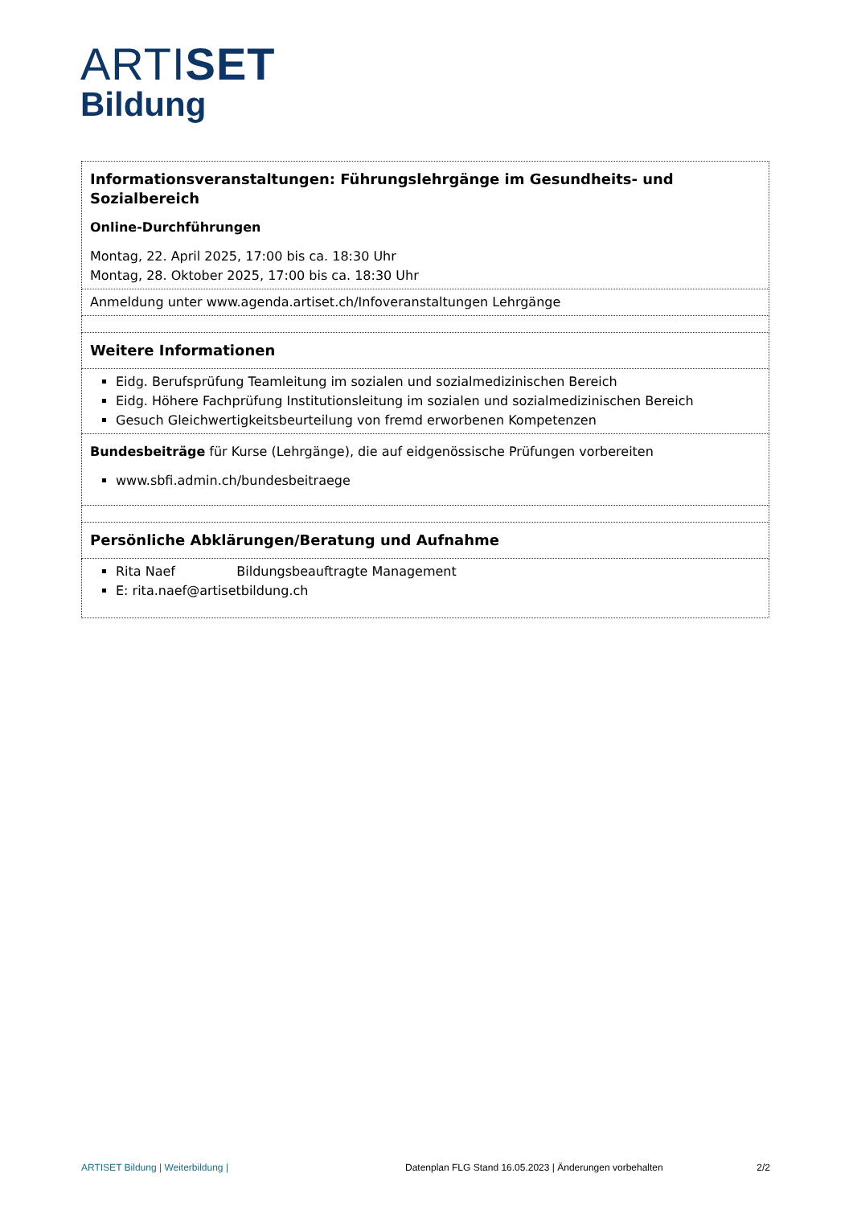ARTISET
Bildung
| Informationsveranstaltungen: Führungslehrgänge im Gesundheits- und Sozialbereich Online-Durchführungen Montag, 22. April 2025, 17:00 bis ca. 18:30 Uhr Montag, 28. Oktober 2025, 17:00 bis ca. 18:30 Uhr |
| Anmeldung unter www.agenda.artiset.ch/Infoveranstaltungen Lehrgänge |
| Weitere Informationen |
| Eidg. Berufsprüfung Teamleitung im sozialen und sozialmedizinischen Bereich Eidg. Höhere Fachprüfung Institutionsleitung im sozialen und sozialmedizinischen Bereich Gesuch Gleichwertigkeitsbeurteilung von fremd erworbenen Kompetenzen |
| Bundesbeiträge für Kurse (Lehrgänge), die auf eidgenössische Prüfungen vorbereiten www.sbfi.admin.ch/bundesbeitraege |
| Persönliche Abklärungen/Beratung und Aufnahme |
| Rita Naef Bildungsbeauftragte Management E: rita.naef@artisetbildung.ch |
ARTISET Bildung | Weiterbildung | Datenplan FLG Stand 16.05.2023 | Änderungen vorbehalten 2/2